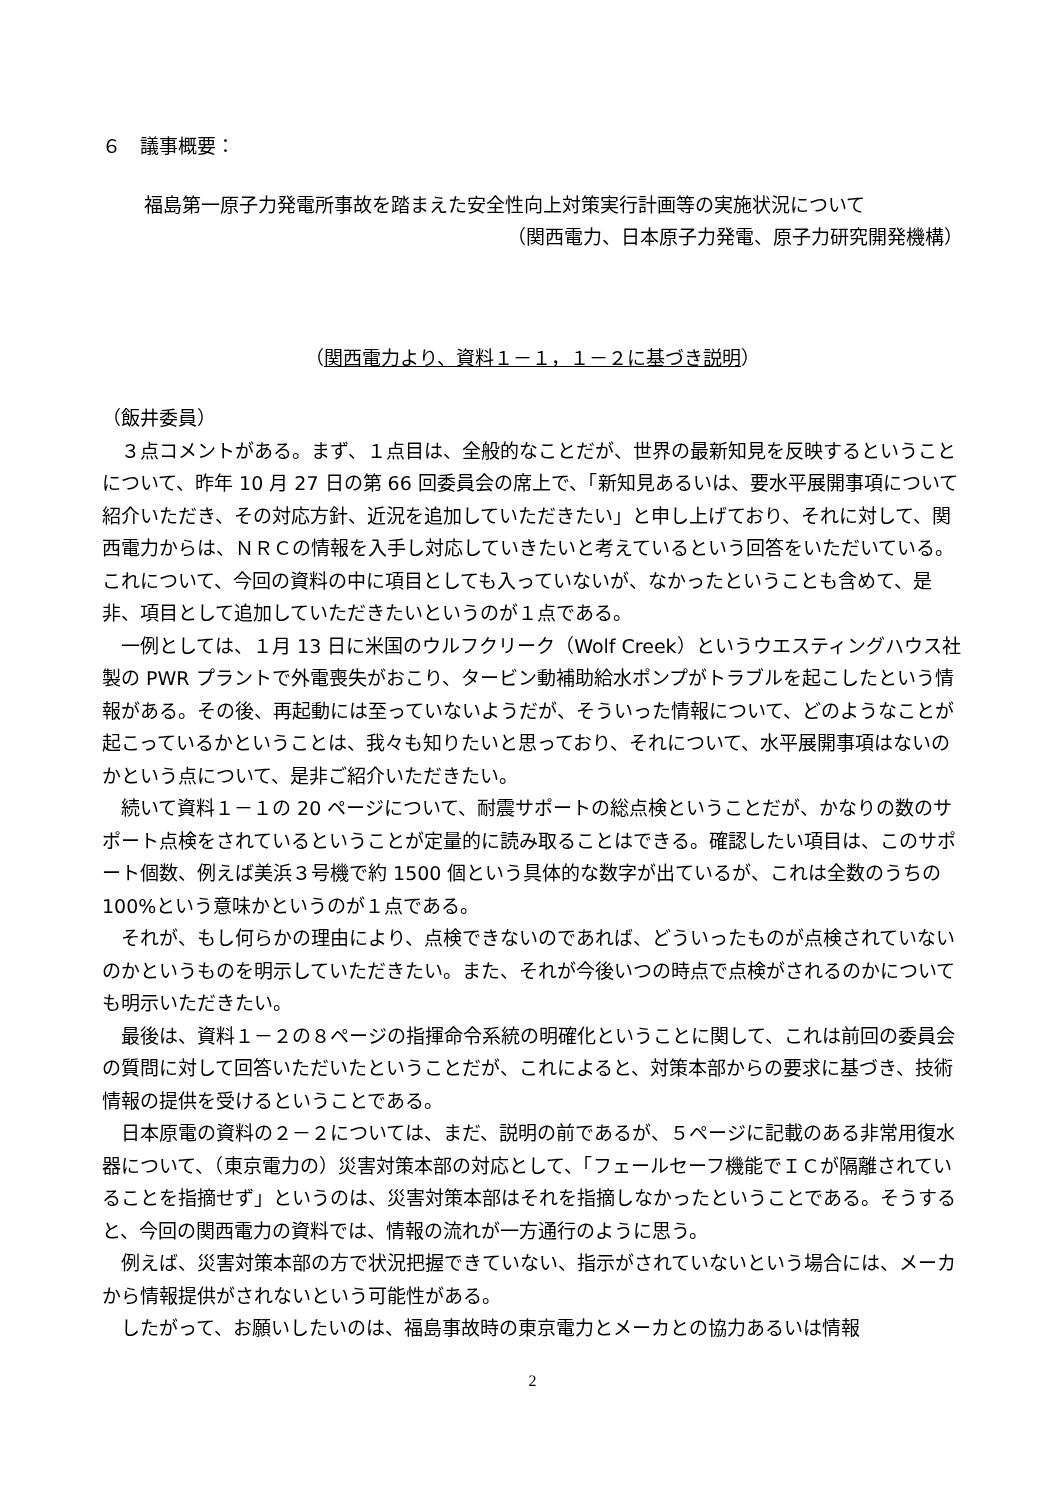６　議事概要：
福島第一原子力発電所事故を踏まえた安全性向上対策実行計画等の実施状況について
（関西電力、日本原子力発電、原子力研究開発機構）
（関西電力より、資料１－１，１－２に基づき説明）
（飯井委員）
３点コメントがある。まず、１点目は、全般的なことだが、世界の最新知見を反映するということについて、昨年 10 月 27 日の第 66 回委員会の席上で、「新知見あるいは、要水平展開事項について紹介いただき、その対応方針、近況を追加していただきたい」と申し上げており、それに対して、関西電力からは、ＮＲＣの情報を入手し対応していきたいと考えているという回答をいただいている。これについて、今回の資料の中に項目としても入っていないが、なかったということも含めて、是非、項目として追加していただきたいというのが１点である。
一例としては、１月 13 日に米国のウルフクリーク（Wolf Creek）というウエスティングハウス社製の PWR プラントで外電喪失がおこり、タービン動補助給水ポンプがトラブルを起こしたという情報がある。その後、再起動には至っていないようだが、そういった情報について、どのようなことが起こっているかということは、我々も知りたいと思っており、それについて、水平展開事項はないのかという点について、是非ご紹介いただきたい。
続いて資料１－１の 20 ページについて、耐震サポートの総点検ということだが、かなりの数のサポート点検をされているということが定量的に読み取ることはできる。確認したい項目は、このサポート個数、例えば美浜３号機で約 1500 個という具体的な数字が出ているが、これは全数のうちの 100%という意味かというのが１点である。
それが、もし何らかの理由により、点検できないのであれば、どういったものが点検されていないのかというものを明示していただきたい。また、それが今後いつの時点で点検がされるのかについても明示いただきたい。
最後は、資料１－２の８ページの指揮命令系統の明確化ということに関して、これは前回の委員会の質問に対して回答いただいたということだが、これによると、対策本部からの要求に基づき、技術情報の提供を受けるということである。
日本原電の資料の２－２については、まだ、説明の前であるが、５ページに記載のある非常用復水器について、（東京電力の）災害対策本部の対応として、「フェールセーフ機能でＩＣが隔離されていることを指摘せず」というのは、災害対策本部はそれを指摘しなかったということである。そうすると、今回の関西電力の資料では、情報の流れが一方通行のように思う。
例えば、災害対策本部の方で状況把握できていない、指示がされていないという場合には、メーカから情報提供がされないという可能性がある。
したがって、お願いしたいのは、福島事故時の東京電力とメーカとの協力あるいは情報
2